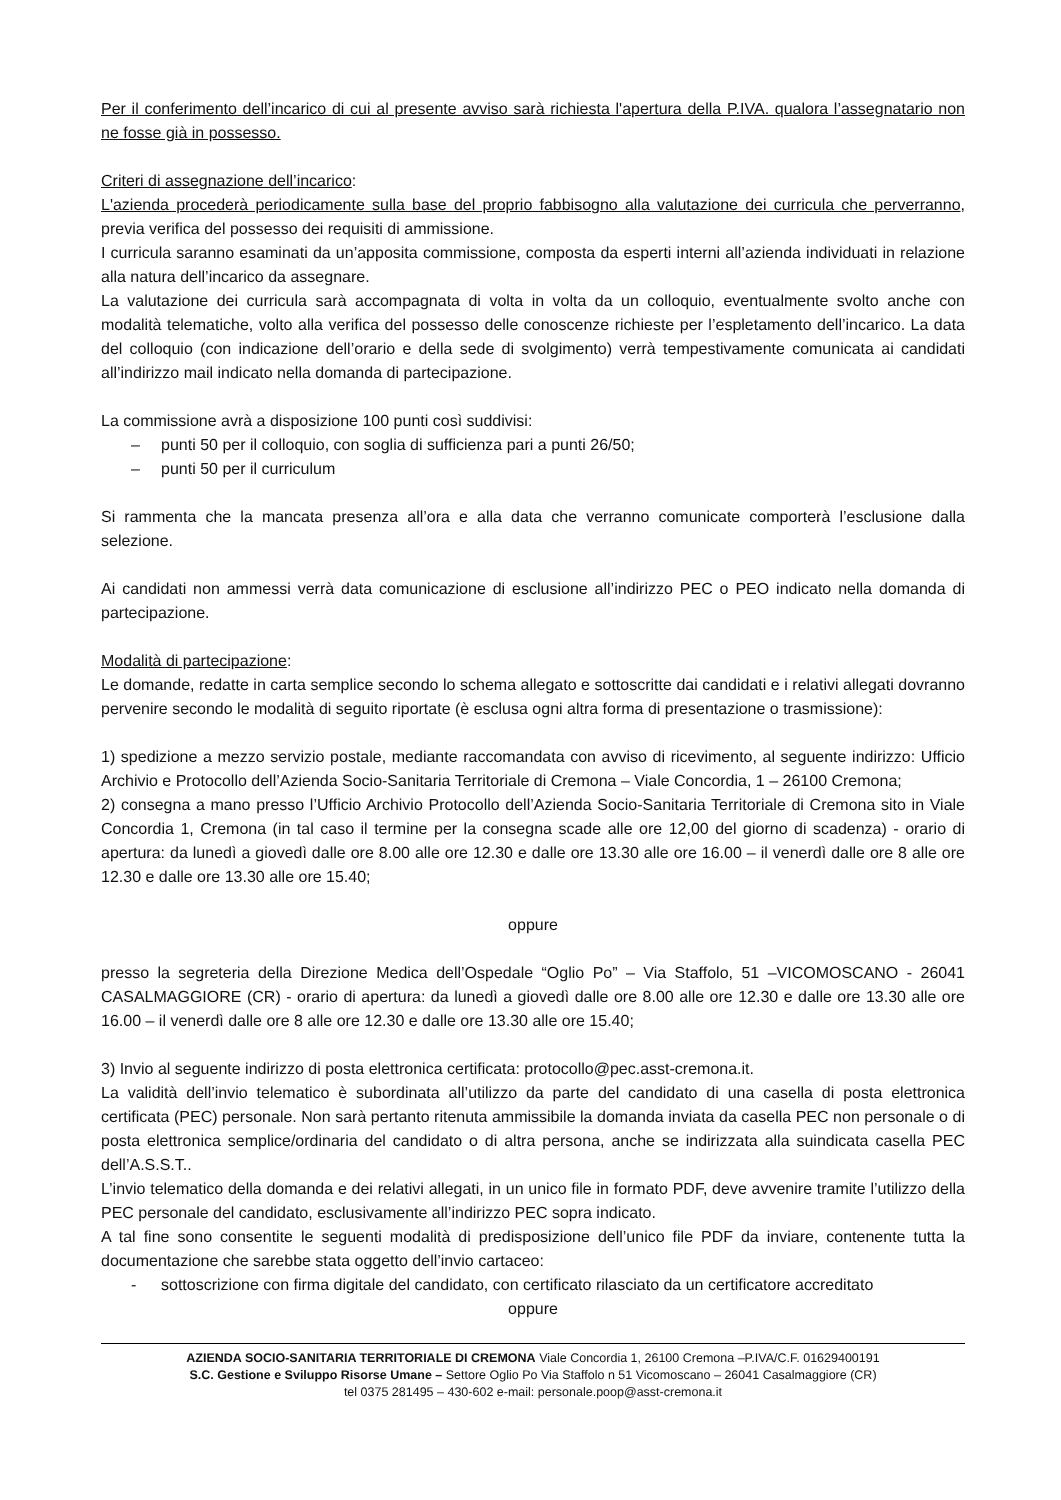Per il conferimento dell’incarico di cui al presente avviso sarà richiesta l'apertura della P.IVA. qualora l’assegnatario non ne fosse già in possesso.
Criteri di assegnazione dell’incarico:
L'azienda procederà periodicamente sulla base del proprio fabbisogno alla valutazione dei curricula che perverranno, previa verifica del possesso dei requisiti di ammissione.
I curricula saranno esaminati da un’apposita commissione, composta da esperti interni all’azienda individuati in relazione alla natura dell’incarico da assegnare.
La valutazione dei curricula sarà accompagnata di volta in volta da un colloquio, eventualmente svolto anche con modalità telematiche, volto alla verifica del possesso delle conoscenze richieste per l’espletamento dell’incarico. La data del colloquio (con indicazione dell’orario e della sede di svolgimento) verrà tempestivamente comunicata ai candidati all’indirizzo mail indicato nella domanda di partecipazione.
La commissione avrà a disposizione 100 punti così suddivisi:
– punti 50 per il colloquio, con soglia di sufficienza pari a punti 26/50;
– punti 50 per il curriculum
Si rammenta che la mancata presenza all’ora e alla data che verranno comunicate comporterà l’esclusione dalla selezione.
Ai candidati non ammessi verrà data comunicazione di esclusione all’indirizzo PEC o PEO indicato nella domanda di partecipazione.
Modalità di partecipazione:
Le domande, redatte in carta semplice secondo lo schema allegato e sottoscritte dai candidati e i relativi allegati dovranno pervenire secondo le modalità di seguito riportate (è esclusa ogni altra forma di presentazione o trasmissione):
1) spedizione a mezzo servizio postale, mediante raccomandata con avviso di ricevimento, al seguente indirizzo: Ufficio Archivio e Protocollo dell’Azienda Socio-Sanitaria Territoriale di Cremona – Viale Concordia, 1 – 26100 Cremona;
2) consegna a mano presso l’Ufficio Archivio Protocollo dell’Azienda Socio-Sanitaria Territoriale di Cremona sito in Viale Concordia 1, Cremona (in tal caso il termine per la consegna scade alle ore 12,00 del giorno di scadenza) - orario di apertura: da lunedì a giovedì dalle ore 8.00 alle ore 12.30 e dalle ore 13.30 alle ore 16.00 – il venerdì dalle ore 8 alle ore 12.30 e dalle ore 13.30 alle ore 15.40;
oppure
presso la segreteria della Direzione Medica dell’Ospedale “Oglio Po” – Via Staffolo, 51 –VICOMOSCANO - 26041 CASALMAGGIORE (CR) - orario di apertura: da lunedì a giovedì dalle ore 8.00 alle ore 12.30 e dalle ore 13.30 alle ore 16.00 – il venerdì dalle ore 8 alle ore 12.30 e dalle ore 13.30 alle ore 15.40;
3) Invio al seguente indirizzo di posta elettronica certificata: protocollo@pec.asst-cremona.it.
La validità dell’invio telematico è subordinata all’utilizzo da parte del candidato di una casella di posta elettronica certificata (PEC) personale. Non sarà pertanto ritenuta ammissibile la domanda inviata da casella PEC non personale o di posta elettronica semplice/ordinaria del candidato o di altra persona, anche se indirizzata alla suindicata casella PEC dell’A.S.S.T..
L’invio telematico della domanda e dei relativi allegati, in un unico file in formato PDF, deve avvenire tramite l’utilizzo della PEC personale del candidato, esclusivamente all’indirizzo PEC sopra indicato.
A tal fine sono consentite le seguenti modalità di predisposizione dell’unico file PDF da inviare, contenente tutta la documentazione che sarebbe stata oggetto dell’invio cartaceo:
- sottoscrizione con firma digitale del candidato, con certificato rilasciato da un certificatore accreditato
oppure
AZIENDA SOCIO-SANITARIA TERRITORIALE DI CREMONA Viale Concordia 1, 26100 Cremona –P.IVA/C.F. 01629400191
S.C. Gestione e Sviluppo Risorse Umane – Settore Oglio Po Via Staffolo n 51 Vicomoscano – 26041 Casalmaggiore (CR)
tel 0375 281495 – 430-602 e-mail: personale.poop@asst-cremona.it